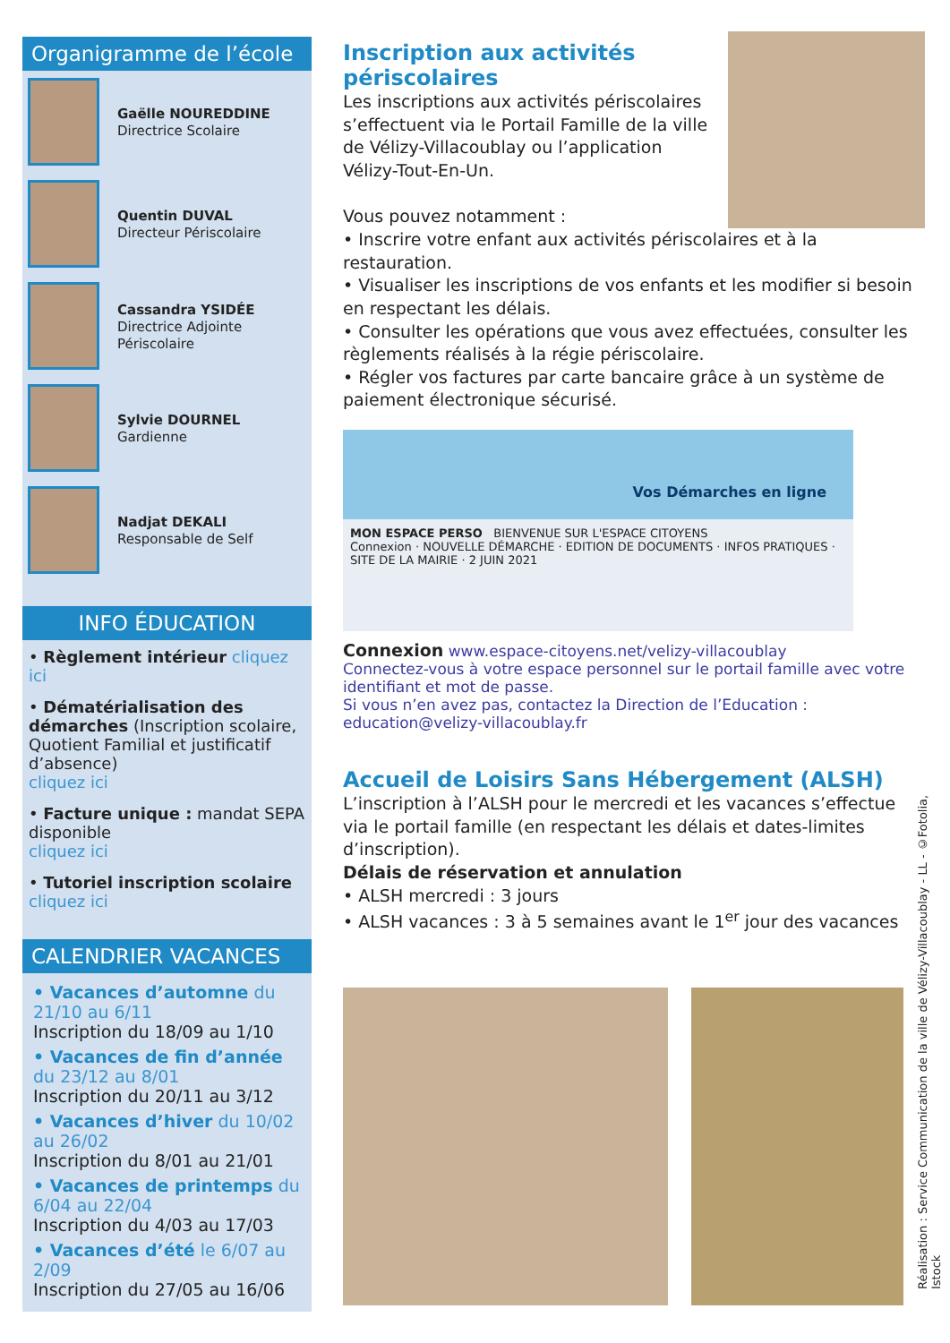Organigramme de l’école
Gaëlle NOUREDDINE
Directrice Scolaire
Quentin DUVAL
Directeur Périscolaire
Cassandra YSIDÉE
Directrice Adjointe Périscolaire
Sylvie DOURNEL
Gardienne
Nadjat DEKALI
Responsable de Self
INFO ÉDUCATION
• Règlement intérieur cliquez ici
• Dématérialisation des démarches (Inscription scolaire, Quotient Familial et justificatif d’absence)
cliquez ici
• Facture unique : mandat SEPA disponible
cliquez ici
• Tutoriel inscription scolaire
cliquez ici
CALENDRIER VACANCES
• Vacances d’automne du 21/10 au 6/11
Inscription du 18/09 au 1/10
• Vacances de fin d’année du 23/12 au 8/01
Inscription du 20/11 au 3/12
• Vacances d’hiver du 10/02 au 26/02
Inscription du 8/01 au 21/01
• Vacances de printemps du 6/04 au 22/04
Inscription du 4/03 au 17/03
• Vacances d’été le 6/07 au 2/09
Inscription du 27/05 au 16/06
Inscription aux activités périscolaires
Les inscriptions aux activités périscolaires s’effectuent via le Portail Famille de la ville de Vélizy-Villacoublay ou l’application Vélizy-Tout-En-Un.
Vous pouvez notamment :
• Inscrire votre enfant aux activités périscolaires et à la restauration.
• Visualiser les inscriptions de vos enfants et les modifier si besoin en respectant les délais.
• Consulter les opérations que vous avez effectuées, consulter les règlements réalisés à la régie périscolaire.
• Régler vos factures par carte bancaire grâce à un système de paiement électronique sécurisé.
Vos Démarches en ligne
MON ESPACE PERSO BIENVENUE SUR L'ESPACE CITOYENS
Connexion · NOUVELLE DÉMARCHE · EDITION DE DOCUMENTS · INFOS PRATIQUES · SITE DE LA MAIRIE · 2 JUIN 2021
Connexion www.espace-citoyens.net/velizy-villacoublay
Connectez-vous à votre espace personnel sur le portail famille avec votre identifiant et mot de passe.
Si vous n’en avez pas, contactez la Direction de l’Education :
education@velizy-villacoublay.fr
Accueil de Loisirs Sans Hébergement (ALSH)
L’inscription à l’ALSH pour le mercredi et les vacances s’effectue via le portail famille (en respectant les délais et dates-limites d’inscription).
Délais de réservation et annulation
• ALSH mercredi : 3 jours
• ALSH vacances : 3 à 5 semaines avant le 1<sup>er</sup> jour des vacances
Réalisation : Service Communication de la ville de Vélizy-Villacoublay - LL - ©Fotolia, Istock